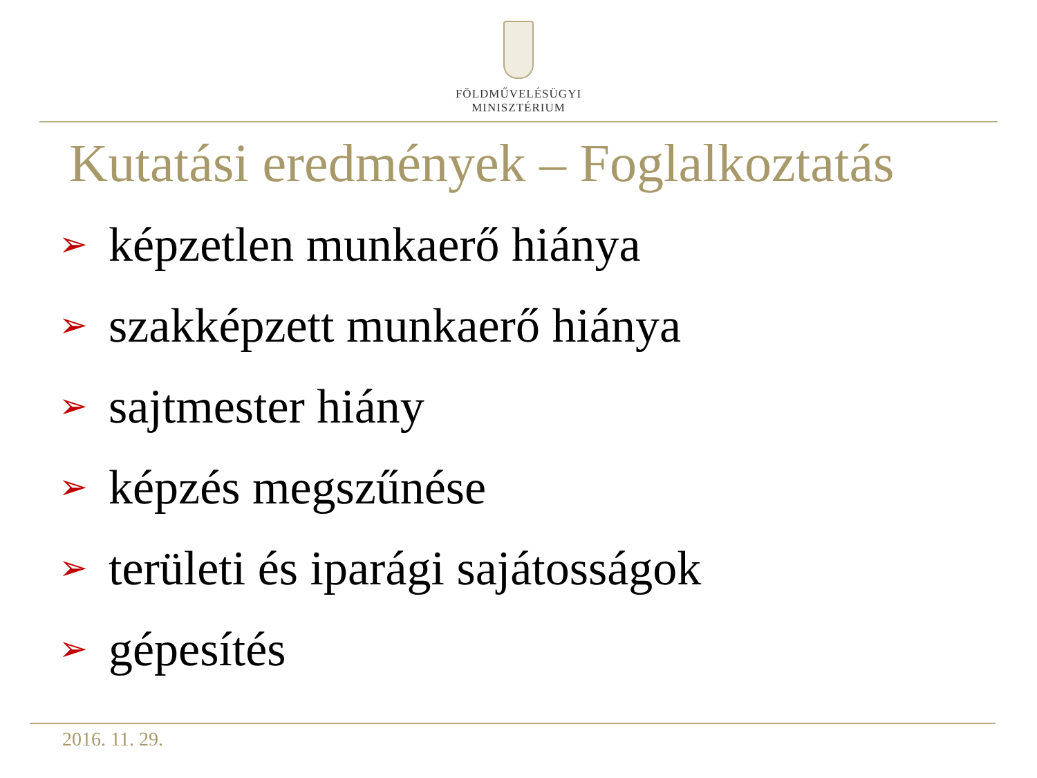FÖLDMŰVELÉSÜGYI
MINISZTÉRIUM
Kutatási eredmények – Foglalkoztatás
➢ képzetlen munkaerő hiánya
➢ szakképzett munkaerő hiánya
➢ sajtmester hiány
➢ képzés megszűnése
➢ területi és iparági sajátosságok
➢ gépesítés
2016. 11. 29.